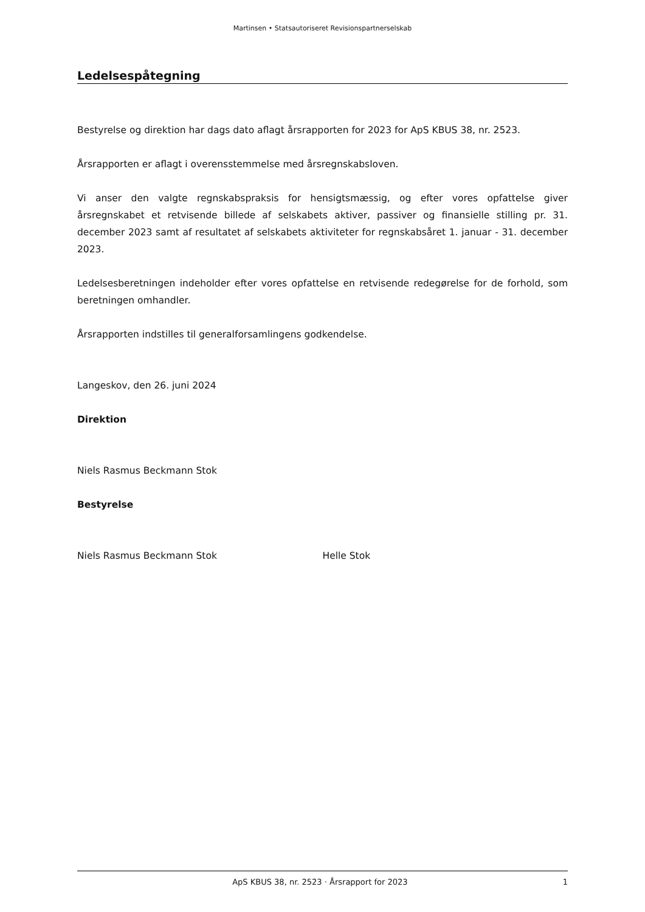Martinsen • Statsautoriseret Revisionspartnerselskab
Ledelsespåtegning
Bestyrelse og direktion har dags dato aflagt årsrapporten for 2023 for ApS KBUS 38, nr. 2523.
Årsrapporten er aflagt i overensstemmelse med årsregnskabsloven.
Vi anser den valgte regnskabspraksis for hensigtsmæssig, og efter vores opfattelse giver årsregnskabet et retvisende billede af selskabets aktiver, passiver og finansielle stilling pr. 31. december 2023 samt af resultatet af selskabets aktiviteter for regnskabsåret 1. januar - 31. december 2023.
Ledelsesberetningen indeholder efter vores opfattelse en retvisende redegørelse for de forhold, som beretningen omhandler.
Årsrapporten indstilles til generalforsamlingens godkendelse.
Langeskov, den 26. juni 2024
Direktion
Niels Rasmus Beckmann Stok
Bestyrelse
Niels Rasmus Beckmann Stok Helle Stok
ApS KBUS 38, nr. 2523 · Årsrapport for 2023 1